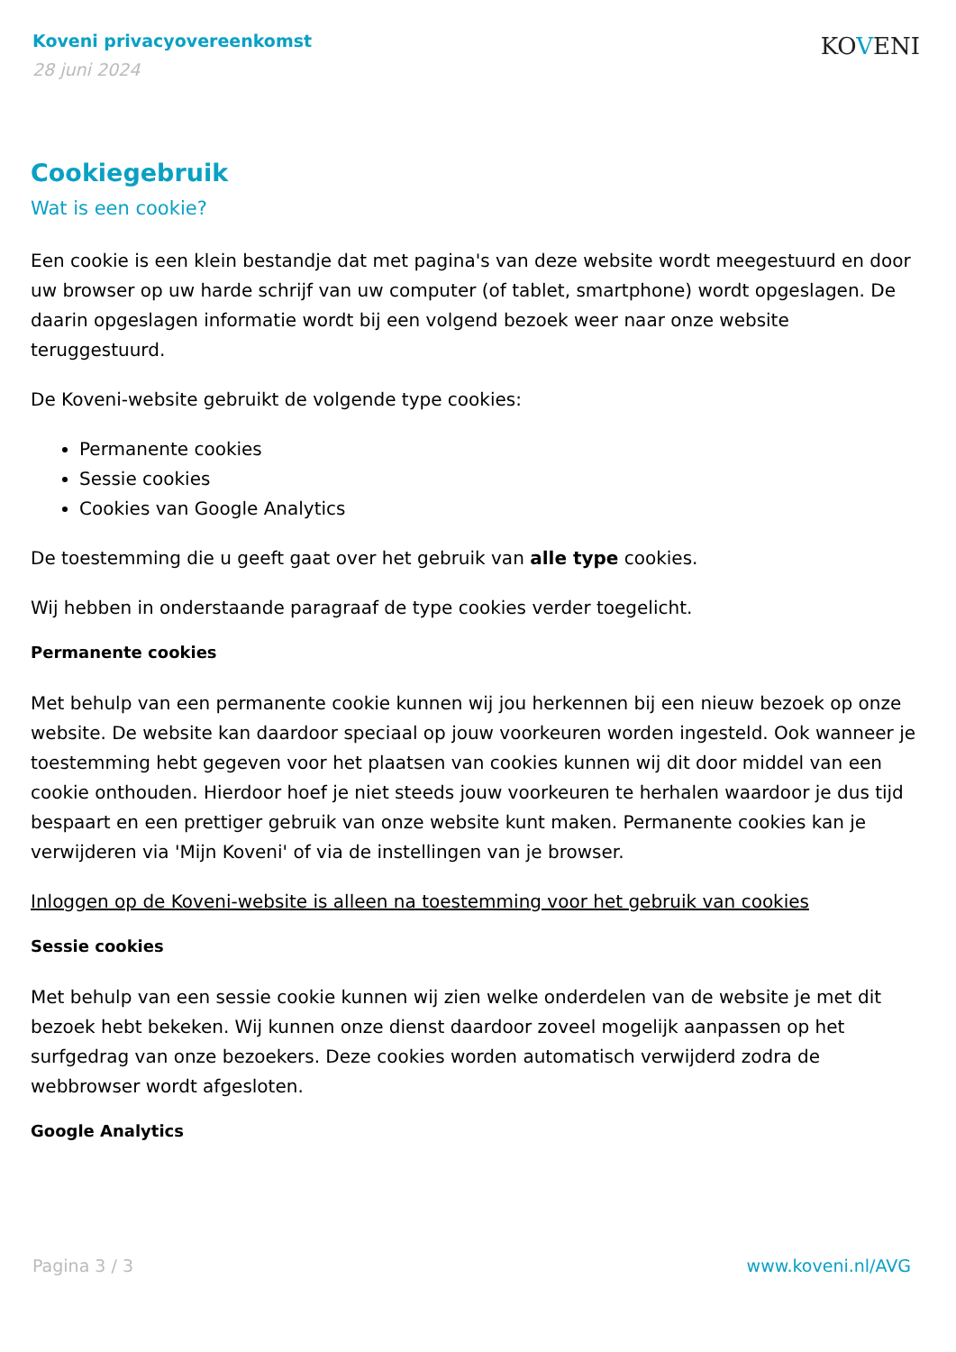Koveni privacyovereenkomst
28 juni 2024
KOVENI
Cookiegebruik
Wat is een cookie?
Een cookie is een klein bestandje dat met pagina's van deze website wordt meegestuurd en door uw browser op uw harde schrijf van uw computer (of tablet, smartphone) wordt opgeslagen. De daarin opgeslagen informatie wordt bij een volgend bezoek weer naar onze website teruggestuurd.
De Koveni-website gebruikt de volgende type cookies:
Permanente cookies
Sessie cookies
Cookies van Google Analytics
De toestemming die u geeft gaat over het gebruik van alle type cookies.
Wij hebben in onderstaande paragraaf de type cookies verder toegelicht.
Permanente cookies
Met behulp van een permanente cookie kunnen wij jou herkennen bij een nieuw bezoek op onze website. De website kan daardoor speciaal op jouw voorkeuren worden ingesteld. Ook wanneer je toestemming hebt gegeven voor het plaatsen van cookies kunnen wij dit door middel van een cookie onthouden. Hierdoor hoef je niet steeds jouw voorkeuren te herhalen waardoor je dus tijd bespaart en een prettiger gebruik van onze website kunt maken. Permanente cookies kan je verwijderen via 'Mijn Koveni' of via de instellingen van je browser.
Inloggen op de Koveni-website is alleen na toestemming voor het gebruik van cookies
Sessie cookies
Met behulp van een sessie cookie kunnen wij zien welke onderdelen van de website je met dit bezoek hebt bekeken. Wij kunnen onze dienst daardoor zoveel mogelijk aanpassen op het surfgedrag van onze bezoekers. Deze cookies worden automatisch verwijderd zodra de webbrowser wordt afgesloten.
Google Analytics
Pagina 3 / 3 www.koveni.nl/AVG